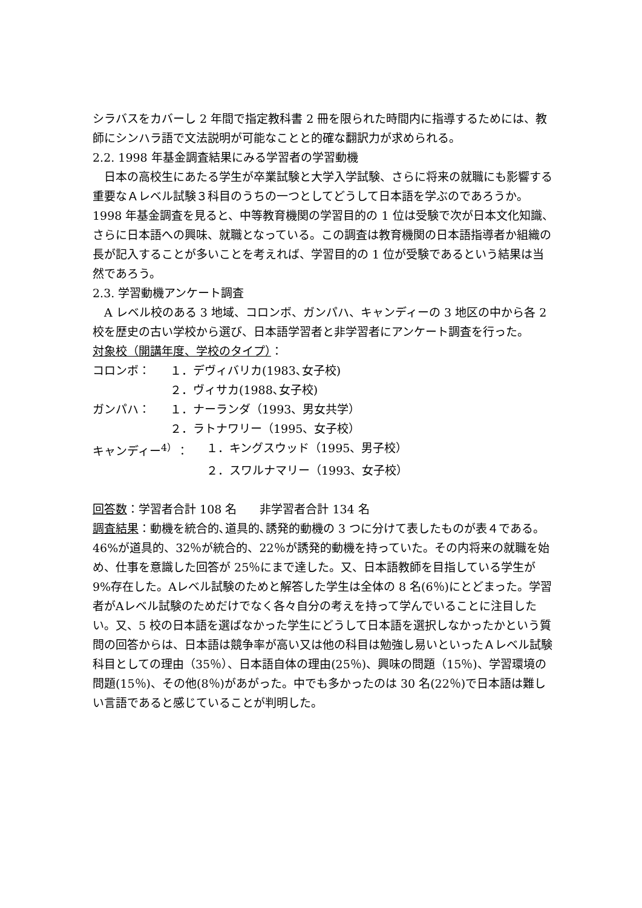シラバスをカバーし 2 年間で指定教科書 2 冊を限られた時間内に指導するためには、教師にシンハラ語で文法説明が可能なことと的確な翻訳力が求められる。
2.2. 1998 年基金調査結果にみる学習者の学習動機
　日本の高校生にあたる学生が卒業試験と大学入学試験、さらに将来の就職にも影響する重要なＡレベル試験３科目のうちの一つとしてどうして日本語を学ぶのであろうか。1998 年基金調査を見ると、中等教育機関の学習目的の 1 位は受験で次が日本文化知識、さらに日本語への興味、就職となっている。この調査は教育機関の日本語指導者か組織の長が記入することが多いことを考えれば、学習目的の 1 位が受験であるという結果は当然であろう。
2.3. 学習動機アンケート調査
　A レベル校のある 3 地域、コロンボ、ガンパハ、キャンディーの 3 地区の中から各 2 校を歴史の古い学校から選び、日本語学習者と非学習者にアンケート調査を行った。
対象校（開講年度、学校のタイプ）：
コロンボ： １．デヴィバリカ(1983､女子校)
２．ヴィサカ(1988､女子校)
ガンパハ： １．ナーランダ（1993、男女共学）
２．ラトナワリー（1995、女子校）
キャンディー<sup>4）</sup>： １．キングスウッド（1995、男子校）
２．スワルナマリー（1993、女子校）
回答数：学習者合計 108 名　　非学習者合計 134 名
調査結果：動機を統合的､道具的､誘発的動機の 3 つに分けて表したものが表４である。46%が道具的、32％が統合的、22％が誘発的動機を持っていた。その内将来の就職を始め、仕事を意識した回答が 25％にまで達した。又、日本語教師を目指している学生が 9%存在した。Aレベル試験のためと解答した学生は全体の 8 名(6％)にとどまった。学習者がAレベル試験のためだけでなく各々自分の考えを持って学んでいることに注目したい。又、5 校の日本語を選ばなかった学生にどうして日本語を選択しなかったかという質問の回答からは、日本語は競争率が高い又は他の科目は勉強し易いといったＡレベル試験科目としての理由（35％）、日本語自体の理由(25％)、興味の問題（15％)、学習環境の問題(15％)、その他(8％)があがった。中でも多かったのは 30 名(22％)で日本語は難しい言語であると感じていることが判明した。